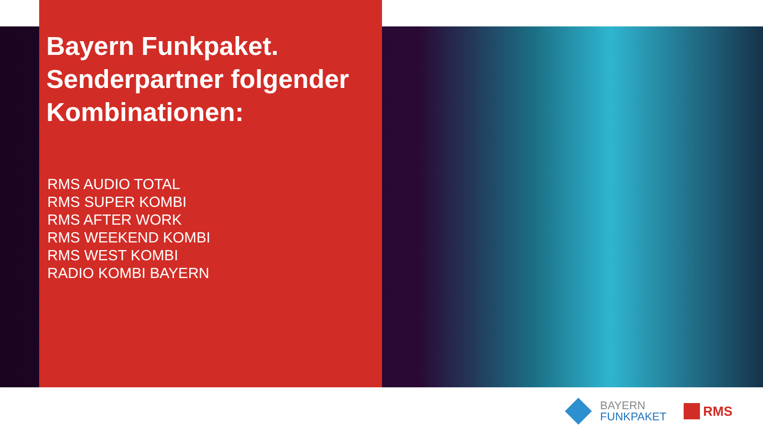Bayern Funkpaket.
Senderpartner folgender Kombinationen:
RMS AUDIO TOTAL
RMS SUPER KOMBI
RMS AFTER WORK
RMS WEEKEND KOMBI
RMS WEST KOMBI
RADIO KOMBI BAYERN
BAYERN
FUNKPAKET
RMS